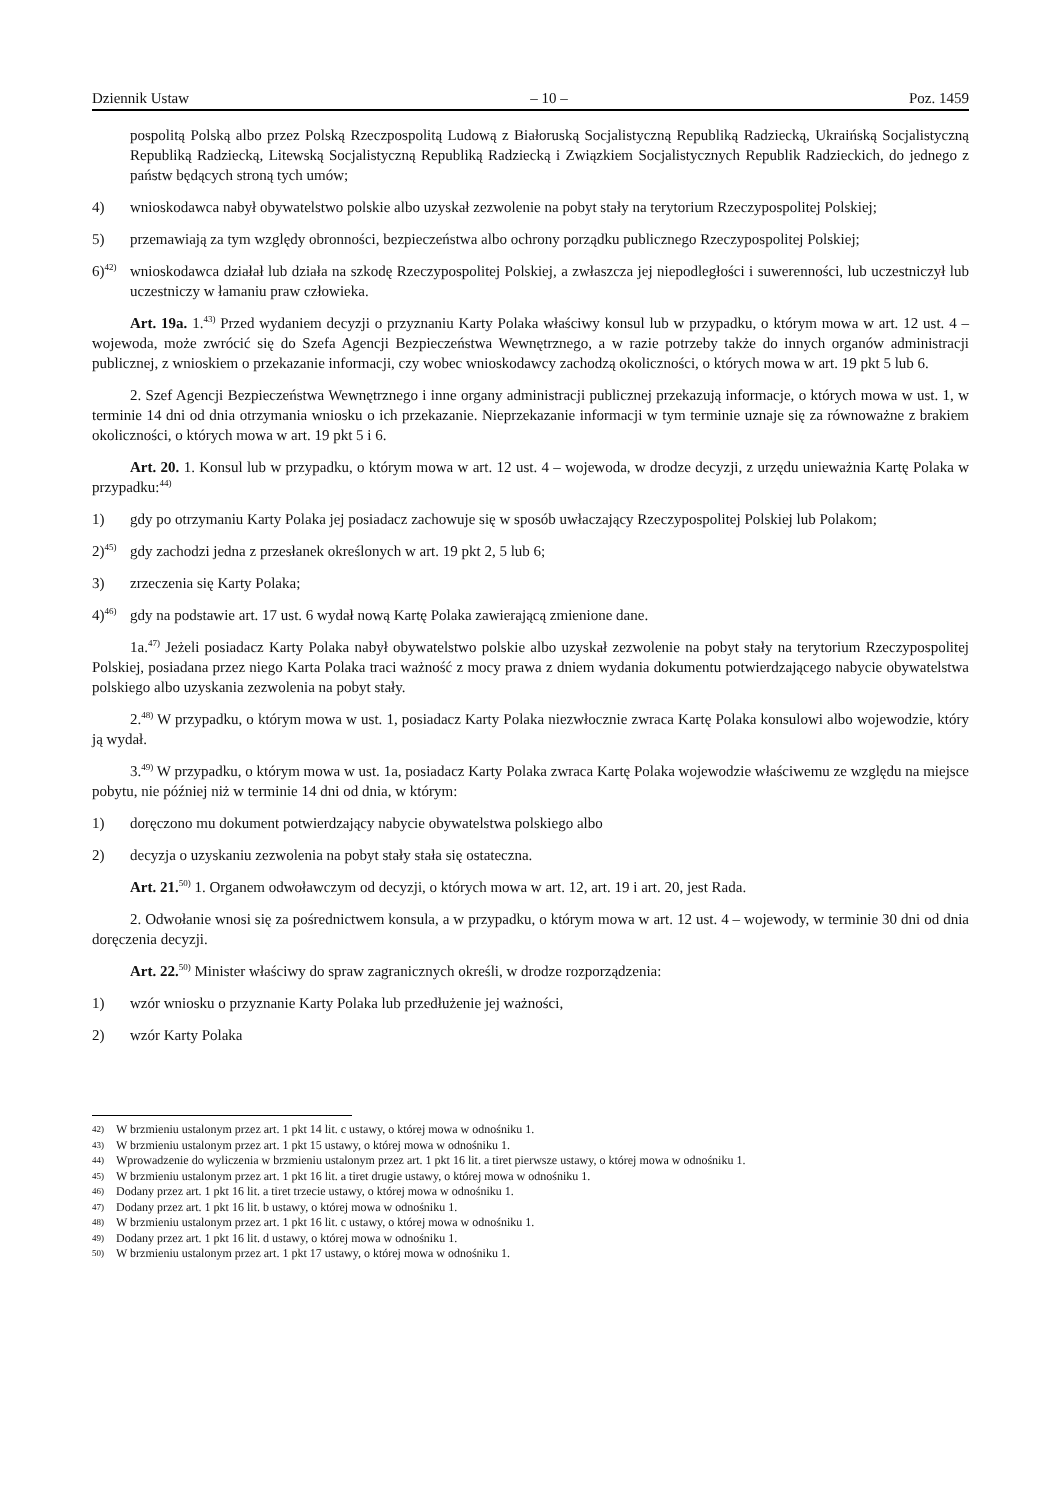Dziennik Ustaw – 10 – Poz. 1459
pospolitą Polską albo przez Polską Rzeczpospolitą Ludową z Białoruską Socjalistyczną Republiką Radziecką, Ukraińską Socjalistyczną Republiką Radziecką, Litewską Socjalistyczną Republiką Radziecką i Związkiem Socjalistycznych Republik Radzieckich, do jednego z państw będących stroną tych umów;
4) wnioskodawca nabył obywatelstwo polskie albo uzyskał zezwolenie na pobyt stały na terytorium Rzeczypospolitej Polskiej;
5) przemawiają za tym względy obronności, bezpieczeństwa albo ochrony porządku publicznego Rzeczypospolitej Polskiej;
6)<sup>42)</sup> wnioskodawca działał lub działa na szkodę Rzeczypospolitej Polskiej, a zwłaszcza jej niepodległości i suwerenności, lub uczestniczył lub uczestniczy w łamaniu praw człowieka.
Art. 19a. 1.<sup>43)</sup> Przed wydaniem decyzji o przyznaniu Karty Polaka właściwy konsul lub w przypadku, o którym mowa w art. 12 ust. 4 – wojewoda, może zwrócić się do Szefa Agencji Bezpieczeństwa Wewnętrznego, a w razie potrzeby także do innych organów administracji publicznej, z wnioskiem o przekazanie informacji, czy wobec wnioskodawcy zachodzą okoliczności, o których mowa w art. 19 pkt 5 lub 6.
2. Szef Agencji Bezpieczeństwa Wewnętrznego i inne organy administracji publicznej przekazują informacje, o których mowa w ust. 1, w terminie 14 dni od dnia otrzymania wniosku o ich przekazanie. Nieprzekazanie informacji w tym terminie uznaje się za równoważne z brakiem okoliczności, o których mowa w art. 19 pkt 5 i 6.
Art. 20. 1. Konsul lub w przypadku, o którym mowa w art. 12 ust. 4 – wojewoda, w drodze decyzji, z urzędu unieważnia Kartę Polaka w przypadku:<sup>44)</sup>
1) gdy po otrzymaniu Karty Polaka jej posiadacz zachowuje się w sposób uwłaczający Rzeczypospolitej Polskiej lub Polakom;
2)<sup>45)</sup> gdy zachodzi jedna z przesłanek określonych w art. 19 pkt 2, 5 lub 6;
3) zrzeczenia się Karty Polaka;
4)<sup>46)</sup> gdy na podstawie art. 17 ust. 6 wydał nową Kartę Polaka zawierającą zmienione dane.
1a.<sup>47)</sup> Jeżeli posiadacz Karty Polaka nabył obywatelstwo polskie albo uzyskał zezwolenie na pobyt stały na terytorium Rzeczypospolitej Polskiej, posiadana przez niego Karta Polaka traci ważność z mocy prawa z dniem wydania dokumentu potwierdzającego nabycie obywatelstwa polskiego albo uzyskania zezwolenia na pobyt stały.
2.<sup>48)</sup> W przypadku, o którym mowa w ust. 1, posiadacz Karty Polaka niezwłocznie zwraca Kartę Polaka konsulowi albo wojewodzie, który ją wydał.
3.<sup>49)</sup> W przypadku, o którym mowa w ust. 1a, posiadacz Karty Polaka zwraca Kartę Polaka wojewodzie właściwemu ze względu na miejsce pobytu, nie później niż w terminie 14 dni od dnia, w którym:
1) doręczono mu dokument potwierdzający nabycie obywatelstwa polskiego albo
2) decyzja o uzyskaniu zezwolenia na pobyt stały stała się ostateczna.
Art. 21.<sup>50)</sup> 1. Organem odwoławczym od decyzji, o których mowa w art. 12, art. 19 i art. 20, jest Rada.
2. Odwołanie wnosi się za pośrednictwem konsula, a w przypadku, o którym mowa w art. 12 ust. 4 – wojewody, w terminie 30 dni od dnia doręczenia decyzji.
Art. 22.<sup>50)</sup> Minister właściwy do spraw zagranicznych określi, w drodze rozporządzenia:
1) wzór wniosku o przyznanie Karty Polaka lub przedłużenie jej ważności,
2) wzór Karty Polaka
42) W brzmieniu ustalonym przez art. 1 pkt 14 lit. c ustawy, o której mowa w odnośniku 1.
43) W brzmieniu ustalonym przez art. 1 pkt 15 ustawy, o której mowa w odnośniku 1.
44) Wprowadzenie do wyliczenia w brzmieniu ustalonym przez art. 1 pkt 16 lit. a tiret pierwsze ustawy, o której mowa w odnośniku 1.
45) W brzmieniu ustalonym przez art. 1 pkt 16 lit. a tiret drugie ustawy, o której mowa w odnośniku 1.
46) Dodany przez art. 1 pkt 16 lit. a tiret trzecie ustawy, o której mowa w odnośniku 1.
47) Dodany przez art. 1 pkt 16 lit. b ustawy, o której mowa w odnośniku 1.
48) W brzmieniu ustalonym przez art. 1 pkt 16 lit. c ustawy, o której mowa w odnośniku 1.
49) Dodany przez art. 1 pkt 16 lit. d ustawy, o której mowa w odnośniku 1.
50) W brzmieniu ustalonym przez art. 1 pkt 17 ustawy, o której mowa w odnośniku 1.